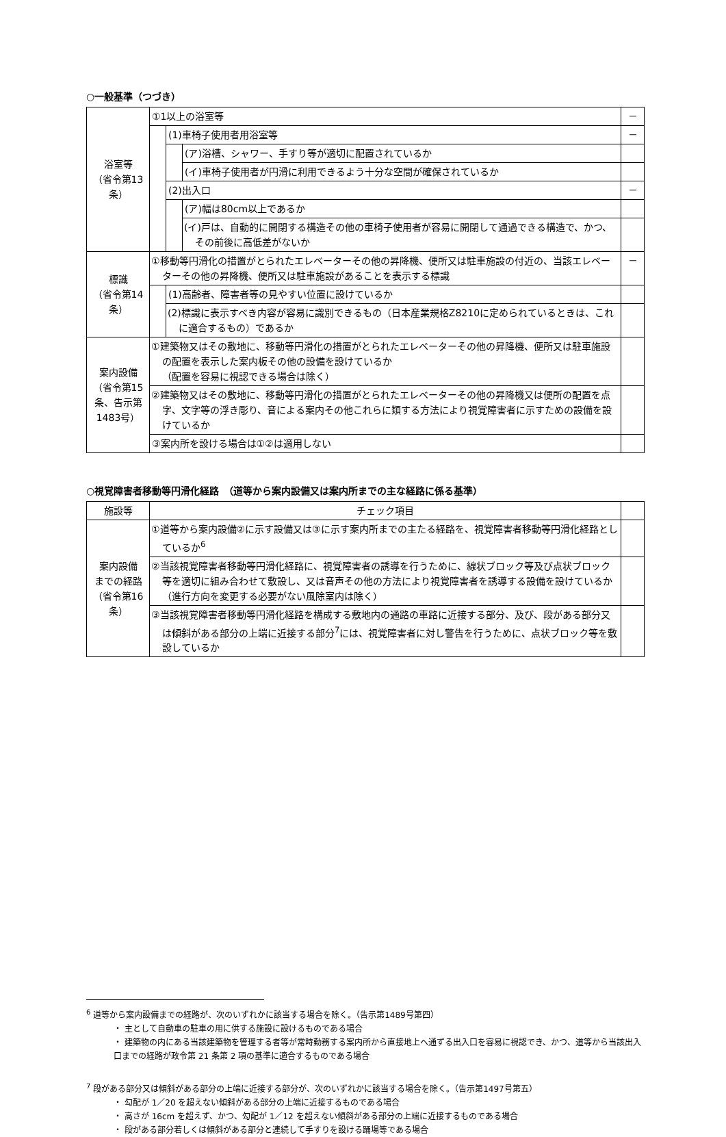○一般基準（つづき）
| 浴室等 （省令第13条） | ①1以上の浴室等 | | | － |
| | | (1)車椅子使用者用浴室等 | | － |
| | | | (ア)浴槽、シャワー、手すり等が適切に配置されているか | |
| | | | (イ)車椅子使用者が円滑に利用できるよう十分な空間が確保されているか | |
| | | (2)出入口 | | － |
| | | | (ア)幅は80cm以上であるか | |
| | | | (イ)戸は、自動的に開閉する構造その他の車椅子使用者が容易に開閉して通過できる構造で、かつ、その前後に高低差がないか | |
| 標識 （省令第14条） | ①移動等円滑化の措置がとられたエレベーターその他の昇降機、便所又は駐車施設の付近の、当該エレベーターその他の昇降機、便所又は駐車施設があることを表示する標識 | | | － |
| | | (1)高齢者、障害者等の見やすい位置に設けているか | | |
| | | (2)標識に表示すべき内容が容易に識別できるもの（日本産業規格Z8210に定められているときは、これに適合するもの）であるか | | |
| 案内設備 （省令第15条、告示第1483号） | ①建築物又はその敷地に、移動等円滑化の措置がとられたエレベーターその他の昇降機、便所又は駐車施設の配置を表示した案内板その他の設備を設けているか （配置を容易に視認できる場合は除く） | | | |
| | ②建築物又はその敷地に、移動等円滑化の措置がとられたエレベーターその他の昇降機又は便所の配置を点字、文字等の浮き彫り、音による案内その他これらに類する方法により視覚障害者に示すための設備を設けているか | | | |
| | ③案内所を設ける場合は①②は適用しない | | | |
○視覚障害者移動等円滑化経路　（道等から案内設備又は案内所までの主な経路に係る基準）
| 施設等 | チェック項目 | |
| --- | --- | --- |
| 案内設備 までの経路 （省令第16条） | ①道等から案内設備②に示す設備又は③に示す案内所までの主たる経路を、視覚障害者移動等円滑化経路としているか<sup>6</sup> | |
| | ②当該視覚障害者移動等円滑化経路に、視覚障害者の誘導を行うために、線状ブロック等及び点状ブロック等を適切に組み合わせて敷設し、又は音声その他の方法により視覚障害者を誘導する設備を設けているか（進行方向を変更する必要がない風除室内は除く） | |
| | ③当該視覚障害者移動等円滑化経路を構成する敷地内の通路の車路に近接する部分、及び、段がある部分又は傾斜がある部分の上端に近接する部分<sup>7</sup>には、視覚障害者に対し警告を行うために、点状ブロック等を敷設しているか | |
<sup>6</sup> 道等から案内設備までの経路が、次のいずれかに該当する場合を除く。（告示第1489号第四）
・ 主として自動車の駐車の用に供する施設に設けるものである場合
・ 建築物の内にある当該建築物を管理する者等が常時勤務する案内所から直接地上へ通ずる出入口を容易に視認でき、かつ、道等から当該出入口までの経路が政令第 21 条第 2 項の基準に適合するものである場合
<sup>7</sup> 段がある部分又は傾斜がある部分の上端に近接する部分が、次のいずれかに該当する場合を除く。（告示第1497号第五）
・ 勾配が 1／20 を超えない傾斜がある部分の上端に近接するものである場合
・ 高さが 16cm を超えず、かつ、勾配が 1／12 を超えない傾斜がある部分の上端に近接するものである場合
・ 段がある部分若しくは傾斜がある部分と連続して手すりを設ける踊場等である場合